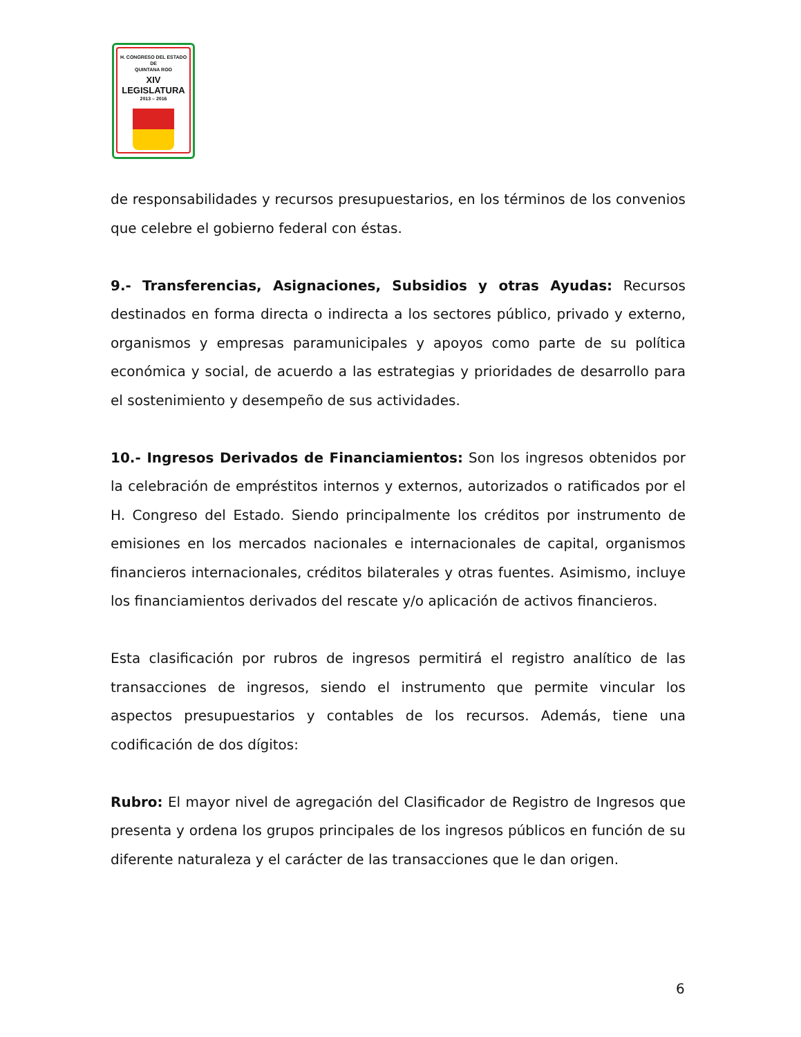H. CONGRESO DEL ESTADO
DE
QUINTANA ROO
XIV LEGISLATURA
2013 – 2016
de responsabilidades y recursos presupuestarios, en los términos de los convenios que celebre el gobierno federal con éstas.
9.- Transferencias, Asignaciones, Subsidios y otras Ayudas: Recursos destinados en forma directa o indirecta a los sectores público, privado y externo, organismos y empresas paramunicipales y apoyos como parte de su política económica y social, de acuerdo a las estrategias y prioridades de desarrollo para el sostenimiento y desempeño de sus actividades.
10.- Ingresos Derivados de Financiamientos: Son los ingresos obtenidos por la celebración de empréstitos internos y externos, autorizados o ratificados por el H. Congreso del Estado. Siendo principalmente los créditos por instrumento de emisiones en los mercados nacionales e internacionales de capital, organismos financieros internacionales, créditos bilaterales y otras fuentes. Asimismo, incluye los financiamientos derivados del rescate y/o aplicación de activos financieros.
Esta clasificación por rubros de ingresos permitirá el registro analítico de las transacciones de ingresos, siendo el instrumento que permite vincular los aspectos presupuestarios y contables de los recursos. Además, tiene una codificación de dos dígitos:
Rubro: El mayor nivel de agregación del Clasificador de Registro de Ingresos que presenta y ordena los grupos principales de los ingresos públicos en función de su diferente naturaleza y el carácter de las transacciones que le dan origen.
6